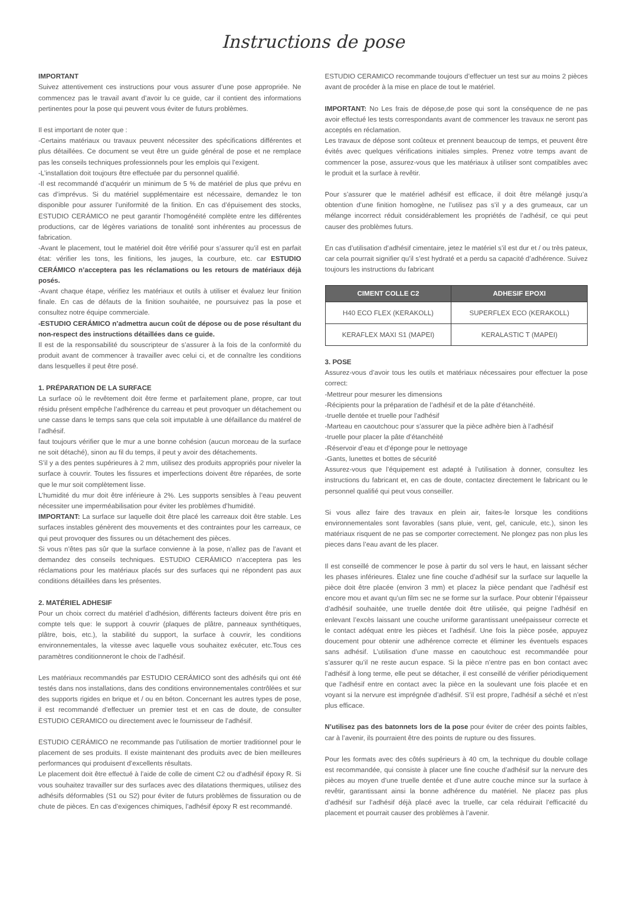Instructions de pose
IMPORTANT
Suivez attentivement ces instructions pour vous assurer d’une pose appropriée. Ne commencez pas le travail avant d’avoir lu ce guide, car il contient des informations pertinentes pour la pose qui peuvent vous éviter de futurs problèmes.
Il est important de noter que :
-Certains matériaux ou travaux peuvent nécessiter des spécifications différentes et plus détaillées. Ce document se veut être un guide général de pose et ne remplace pas les conseils techniques professionnels pour les emplois qui l’exigent.
-L’installation doit toujours être effectuée par du personnel qualifié.
-Il est recommandé d’acquérir un minimum de 5 % de matériel de plus que prévu en cas d’imprévus. Si du matériel supplémentaire est nécessaire, demandez le ton disponible pour assurer l’uniformité de la finition. En cas d’épuisement des stocks, ESTUDIO CERÁMICO ne peut garantir l’homogénéité complète entre les différentes productions, car de légères variations de tonalité sont inhérentes au processus de fabrication.
-Avant le placement, tout le matériel doit être vérifié pour s’assurer qu’il est en parfait état: vérifier les tons, les finitions, les jauges, la courbure, etc. car ESTUDIO CERÁMICO n’acceptera pas les réclamations ou les retours de matériaux déjà posés.
-Avant chaque étape, vérifiez les matériaux et outils à utiliser et évaluez leur finition finale. En cas de défauts de la finition souhaitée, ne poursuivez pas la pose et consultez notre équipe commerciale.
-ESTUDIO CERÁMICO n’admettra aucun coût de dépose ou de pose résultant du non-respect des instructions détaillées dans ce guide.
Il est de la responsabilité du souscripteur de s’assurer à la fois de la conformité du produit avant de commencer à travailler avec celui ci, et de connaître les conditions dans lesquelles il peut être posé.
1. PRÉPARATION DE LA SURFACE
La surface où le revêtement doit être ferme et parfaitement plane, propre, car tout résidu présent empêche l’adhérence du carreau et peut provoquer un détachement ou une casse dans le temps sans que cela soit imputable à une défaillance du matérel de l’adhésif.
faut toujours vérifier que le mur a une bonne cohésion (aucun morceau de la surface ne soit détaché), sinon au fil du temps, il peut y avoir des détachements.
S’il y a des pentes supérieures à 2 mm, utilisez des produits appropriés pour niveler la surface à couvrir. Toutes les fissures et imperfections doivent être réparées, de sorte que le mur soit complètement lisse.
L’humidité du mur doit être inférieure à 2%. Les supports sensibles à l’eau peuvent nécessiter une imperméabilisation pour éviter les problèmes d’humidité.
IMPORTANT: La surface sur laquelle doit être placé les carreaux doit être stable. Les surfaces instables génèrent des mouvements et des contraintes pour les carreaux, ce qui peut provoquer des fissures ou un détachement des pièces.
Si vous n’êtes pas sûr que la surface convienne à la pose, n’allez pas de l’avant et demandez des conseils techniques. ESTUDIO CERÁMICO n’acceptera pas les réclamations pour les matériaux placés sur des surfaces qui ne répondent pas aux conditions détaillées dans les présentes.
2. MATÉRIEL ADHESIF
Pour un choix correct du matériel d’adhésion, différents facteurs doivent être pris en compte tels que: le support à couvrir (plaques de plâtre, panneaux synthétiques, plâtre, bois, etc.), la stabilité du support, la surface à couvrir, les conditions environnementales, la vitesse avec laquelle vous souhaitez exécuter, etc.Tous ces paramètres conditionneront le choix de l’adhésif.
Les matériaux recommandés par ESTUDIO CERÁMICO sont des adhésifs qui ont été testés dans nos installations, dans des conditions environnementales contrôlées et sur des supports rigides en brique et / ou en béton. Concernant les autres types de pose, il est recommandé d’effectuer un premier test et en cas de doute, de consulter ESTUDIO CERAMICO ou directement avec le fournisseur de l’adhésif.
ESTUDIO CERÁMICO ne recommande pas l’utilisation de mortier traditionnel pour le placement de ses produits. Il existe maintenant des produits avec de bien meilleures performances qui produisent d’excellents résultats.
Le placement doit être effectué à l’aide de colle de ciment C2 ou d’adhésif époxy R. Si vous souhaitez travailler sur des surfaces avec des dilatations thermiques, utilisez des adhésifs déformables (S1 ou S2) pour éviter de futurs problèmes de fissuration ou de chute de pièces. En cas d’exigences chimiques, l’adhésif époxy R est recommandé.
ESTUDIO CERAMICO recommande toujours d’effectuer un test sur au moins 2 pièces avant de procéder à la mise en place de tout le matériel.
IMPORTANT: No Les frais de dépose,de pose qui sont la conséquence de ne pas avoir effectué les tests correspondants avant de commencer les travaux ne seront pas acceptés en réclamation.
Les travaux de dépose sont coûteux et prennent beaucoup de temps, et peuvent être évités avec quelques vérifications initiales simples. Prenez votre temps avant de commencer la pose, assurez-vous que les matériaux à utiliser sont compatibles avec le produit et la surface à revêtir.
Pour s’assurer que le matériel adhésif est efficace, il doit être mélangé jusqu’a obtention d’une finition homogène, ne l’utilisez pas s’il y a des grumeaux, car un mélange incorrect réduit considérablement les propriétés de l’adhésif, ce qui peut causer des problèmes futurs.
En cas d’utilisation d’adhésif cimentaire, jetez le matériel s’il est dur et / ou très pateux, car cela pourrait signifier qu’il s’est hydraté et a perdu sa capacité d’adhérence. Suivez toujours les instructions du fabricant
| CIMENT COLLE C2 | ADHESIF EPOXI |
| --- | --- |
| H40 ECO FLEX (KERAKOLL) | SUPERFLEX ECO (KERAKOLL) |
| KERAFLEX MAXI S1 (MAPEI) | KERALASTIC T (MAPEI) |
3. POSE
Assurez-vous d’avoir tous les outils et matériaux nécessaires pour effectuer la pose correct:
-Mettreur pour mesurer les dimensions
-Récipients pour la préparation de l’adhésif et de la pâte d’étanchéité.
-truelle dentée et truelle pour l’adhésif
-Marteau en caoutchouc pour s’assurer que la pièce adhère bien à l’adhésif
-truelle pour placer la pâte d’étanchéité
-Réservoir d’eau et d’éponge pour le nettoyage
-Gants, lunettes et bottes de sécurité
Assurez-vous que l’équipement est adapté à l’utilisation à donner, consultez les instructions du fabricant et, en cas de doute, contactez directement le fabricant ou le personnel qualifié qui peut vous conseiller.
Si vous allez faire des travaux en plein air, faites-le lorsque les conditions environnementales sont favorables (sans pluie, vent, gel, canicule, etc.), sinon les matériaux risquent de ne pas se comporter correctement. Ne plongez pas non plus les pieces dans l’eau avant de les placer.
Il est conseillé de commencer le pose à partir du sol vers le haut, en laissant sécher les phases inférieures. Étalez une fine couche d’adhésif sur la surface sur laquelle la pièce doit être placée (environ 3 mm) et placez la pièce pendant que l’adhésif est encore mou et avant qu’un film sec ne se forme sur la surface. Pour obtenir l’épaisseur d’adhésif souhaitée, une truelle dentée doit être utilisée, qui peigne l’adhésif en enlevant l’excès laissant une couche uniforme garantissant uneépaisseur correcte et le contact adéquat entre les pièces et l’adhésif. Une fois la pièce posée, appuyez doucement pour obtenir une adhérence correcte et éliminer les éventuels espaces sans adhésif. L’utilisation d’une masse en caoutchouc est recommandée pour s’assurer qu’il ne reste aucun espace. Si la pièce n’entre pas en bon contact avec l’adhésif à long terme, elle peut se détacher, il est conseillé de vérifier périodiquement que l’adhésif entre en contact avec la pièce en la soulevant une fois placée et en voyant si la nervure est imprégnée d’adhésif. S’il est propre, l’adhésif a séché et n’est plus efficace.
N’utilisez pas des batonnets lors de la pose pour éviter de créer des points faibles, car à l’avenir, ils pourraient être des points de rupture ou des fissures.
Pour les formats avec des côtés supérieurs à 40 cm, la technique du double collage est recommandée, qui consiste à placer une fine couche d’adhésif sur la nervure des pièces au moyen d’une truelle dentée et d’une autre couche mince sur la surface à revêtir, garantissant ainsi la bonne adhérence du matériel. Ne placez pas plus d’adhésif sur l’adhésif déjà placé avec la truelle, car cela réduirait l’efficacité du placement et pourrait causer des problèmes à l’avenir.